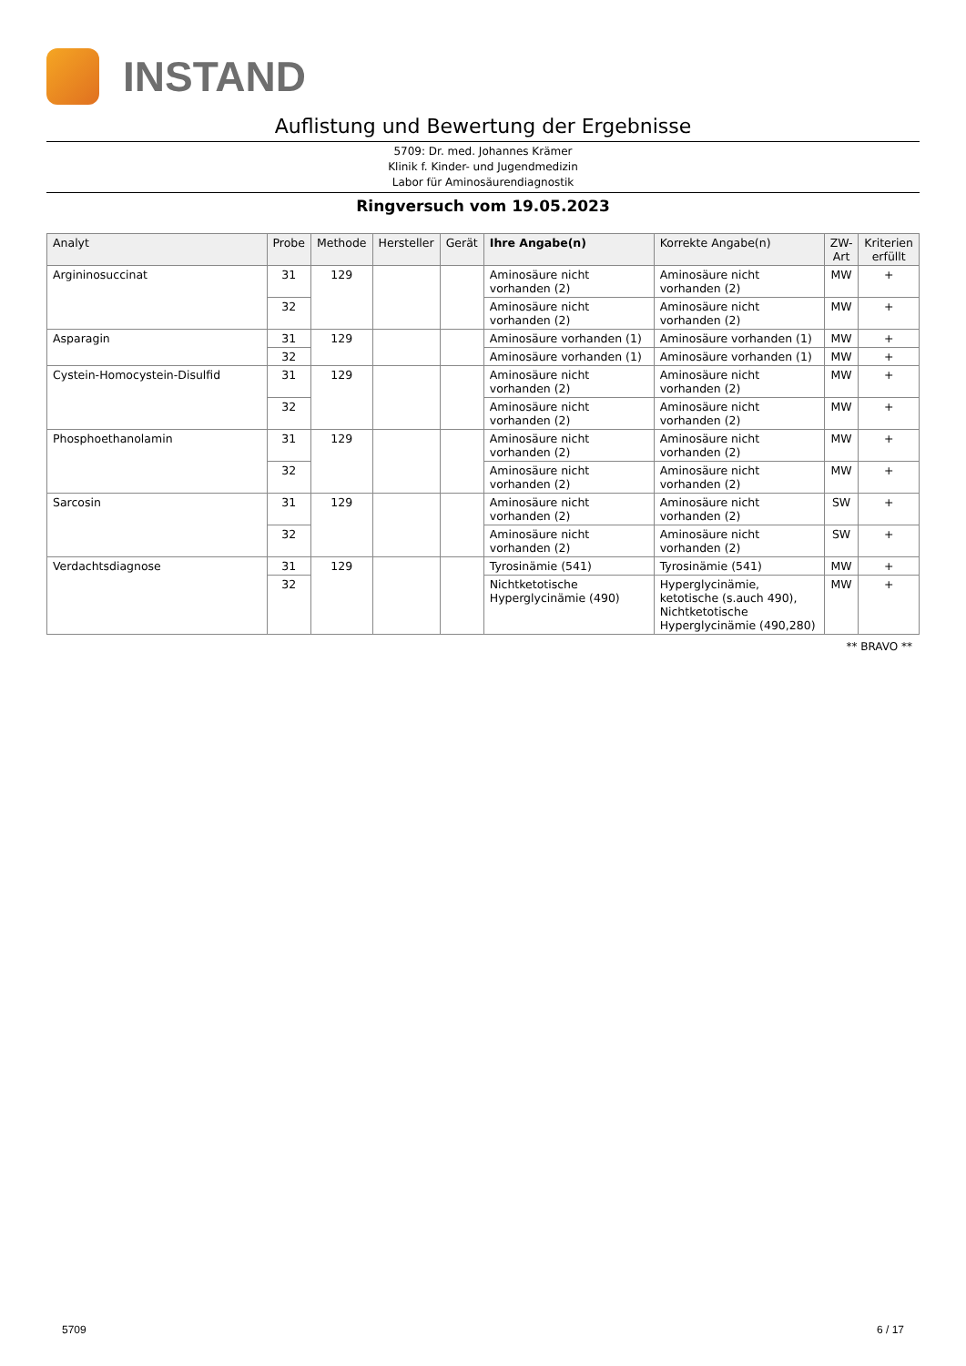INSTAND
Auflistung und Bewertung der Ergebnisse
5709: Dr. med. Johannes Krämer
Klinik f. Kinder- und Jugendmedizin
Labor für Aminosäurendiagnostik
Ringversuch vom 19.05.2023
| Analyt | Probe | Methode | Hersteller | Gerät | Ihre Angabe(n) | Korrekte Angabe(n) | ZW-Art | Kriterien erfüllt |
| --- | --- | --- | --- | --- | --- | --- | --- | --- |
| Argininosuccinat | 31 | 129 | | | Aminosäure nicht vorhanden (2) | Aminosäure nicht vorhanden (2) | MW | + |
| | 32 | | | | Aminosäure nicht vorhanden (2) | Aminosäure nicht vorhanden (2) | MW | + |
| Asparagin | 31 | 129 | | | Aminosäure vorhanden (1) | Aminosäure vorhanden (1) | MW | + |
| | 32 | | | | Aminosäure vorhanden (1) | Aminosäure vorhanden (1) | MW | + |
| Cystein-Homocystein-Disulfid | 31 | 129 | | | Aminosäure nicht vorhanden (2) | Aminosäure nicht vorhanden (2) | MW | + |
| | 32 | | | | Aminosäure nicht vorhanden (2) | Aminosäure nicht vorhanden (2) | MW | + |
| Phosphoethanolamin | 31 | 129 | | | Aminosäure nicht vorhanden (2) | Aminosäure nicht vorhanden (2) | MW | + |
| | 32 | | | | Aminosäure nicht vorhanden (2) | Aminosäure nicht vorhanden (2) | MW | + |
| Sarcosin | 31 | 129 | | | Aminosäure nicht vorhanden (2) | Aminosäure nicht vorhanden (2) | SW | + |
| | 32 | | | | Aminosäure nicht vorhanden (2) | Aminosäure nicht vorhanden (2) | SW | + |
| Verdachtsdiagnose | 31 | 129 | | | Tyrosinämie (541) | Tyrosinämie (541) | MW | + |
| | 32 | | | | Nichtketotische Hyperglycinämie (490) | Hyperglycinämie, ketotische (s.auch 490), Nichtketotische Hyperglycinämie (490,280) | MW | + |
** BRAVO **
5709 6 / 17